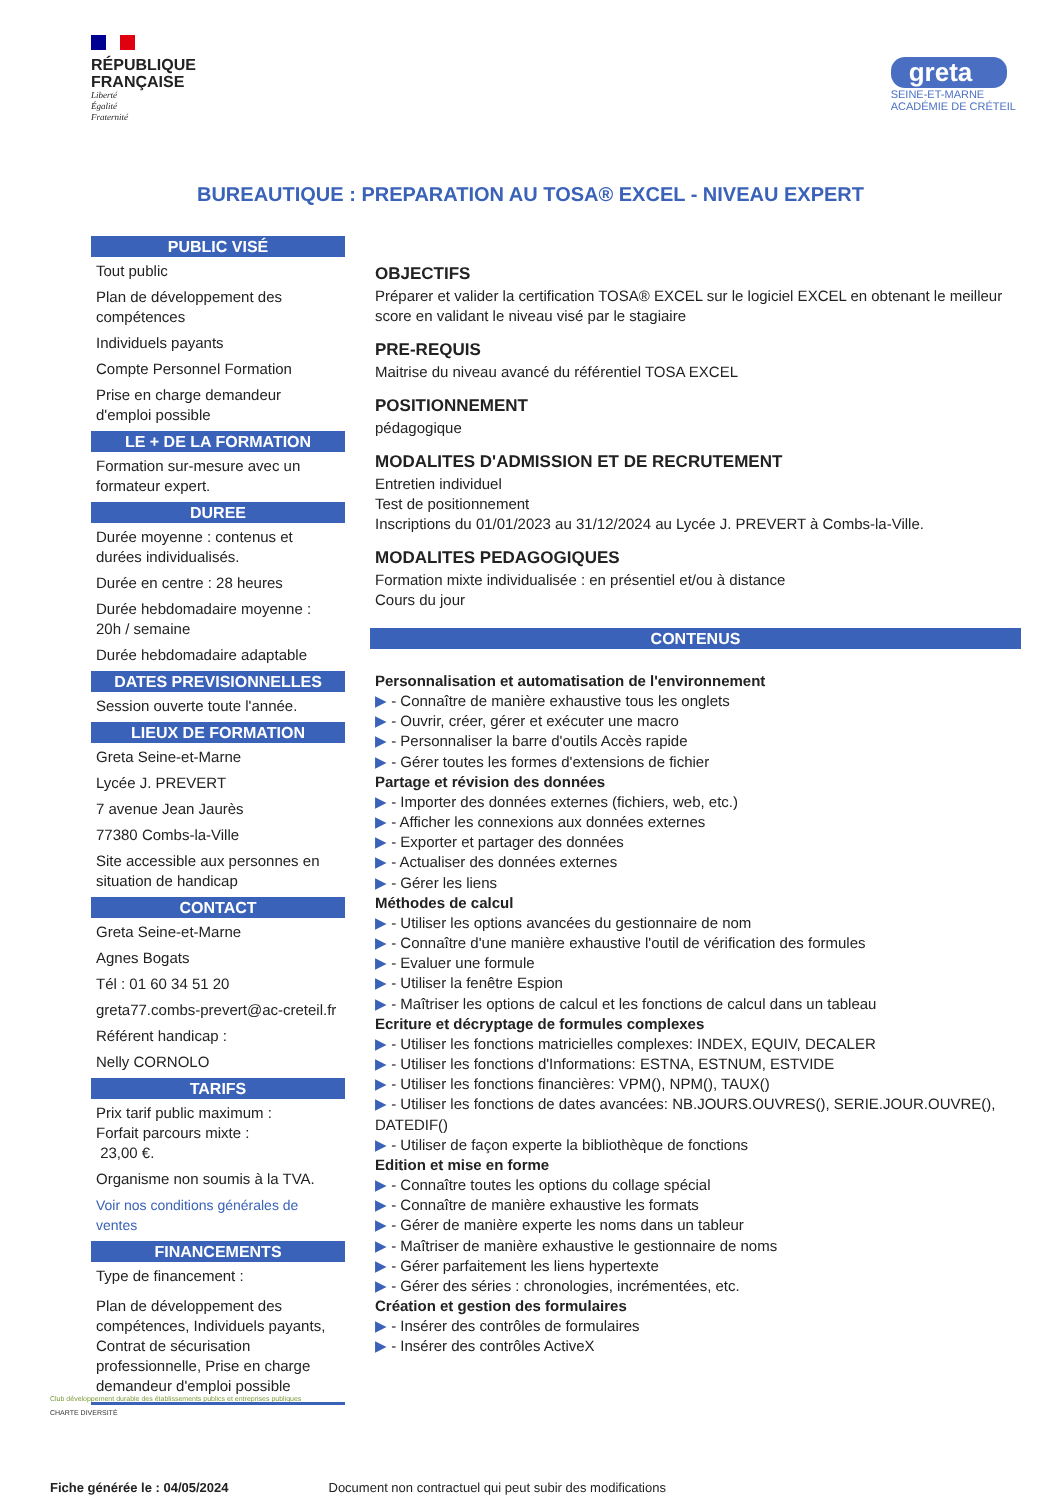RÉPUBLIQUE
FRANÇAISE
Liberté
Égalité
Fraternité
greta
SEINE-ET-MARNE
ACADÉMIE DE CRÉTEIL
BUREAUTIQUE : PREPARATION AU TOSA® EXCEL - NIVEAU EXPERT
PUBLIC VISÉ
Tout public
Plan de développement des compétences
Individuels payants
Compte Personnel Formation
Prise en charge demandeur d'emploi possible
LE + DE LA FORMATION
Formation sur-mesure avec un formateur expert.
DUREE
Durée moyenne : contenus et durées individualisés.
Durée en centre : 28 heures
Durée hebdomadaire moyenne : 20h / semaine
Durée hebdomadaire adaptable
DATES PREVISIONNELLES
Session ouverte toute l'année.
LIEUX DE FORMATION
Greta Seine-et-Marne
Lycée J. PREVERT
7 avenue Jean Jaurès
77380 Combs-la-Ville
Site accessible aux personnes en situation de handicap
CONTACT
Greta Seine-et-Marne
Agnes Bogats
Tél : 01 60 34 51 20
greta77.combs-prevert@ac-creteil.fr
Référent handicap :
Nelly CORNOLO
TARIFS
Prix tarif public maximum :
Forfait parcours mixte :
23,00 €.
Organisme non soumis à la TVA.
Voir nos conditions générales de ventes
FINANCEMENTS
Type de financement :
Plan de développement des compétences, Individuels payants, Contrat de sécurisation professionnelle, Prise en charge demandeur d'emploi possible
OBJECTIFS
Préparer et valider la certification TOSA® EXCEL sur le logiciel EXCEL en obtenant le meilleur score en validant le niveau visé par le stagiaire
PRE-REQUIS
Maitrise du niveau avancé du référentiel TOSA EXCEL
POSITIONNEMENT
pédagogique
MODALITES D'ADMISSION ET DE RECRUTEMENT
Entretien individuel
Test de positionnement
Inscriptions du 01/01/2023 au 31/12/2024 au Lycée J. PREVERT à Combs-la-Ville.
MODALITES PEDAGOGIQUES
Formation mixte individualisée : en présentiel et/ou à distance
Cours du jour
CONTENUS
Personnalisation et automatisation de l'environnement
▶ - Connaître de manière exhaustive tous les onglets
▶ - Ouvrir, créer, gérer et exécuter une macro
▶ - Personnaliser la barre d'outils Accès rapide
▶ - Gérer toutes les formes d'extensions de fichier
Partage et révision des données
▶ - Importer des données externes (fichiers, web, etc.)
▶ - Afficher les connexions aux données externes
▶ - Exporter et partager des données
▶ - Actualiser des données externes
▶ - Gérer les liens
Méthodes de calcul
▶ - Utiliser les options avancées du gestionnaire de nom
▶ - Connaître d'une manière exhaustive l'outil de vérification des formules
▶ - Evaluer une formule
▶ - Utiliser la fenêtre Espion
▶ - Maîtriser les options de calcul et les fonctions de calcul dans un tableau
Ecriture et décryptage de formules complexes
▶ - Utiliser les fonctions matricielles complexes: INDEX, EQUIV, DECALER
▶ - Utiliser les fonctions d'Informations: ESTNA, ESTNUM, ESTVIDE
▶ - Utiliser les fonctions financières: VPM(), NPM(), TAUX()
▶ - Utiliser les fonctions de dates avancées: NB.JOURS.OUVRES(), SERIE.JOUR.OUVRE(), DATEDIF()
▶ - Utiliser de façon experte la bibliothèque de fonctions
Edition et mise en forme
▶ - Connaître toutes les options du collage spécial
▶ - Connaître de manière exhaustive les formats
▶ - Gérer de manière experte les noms dans un tableur
▶ - Maîtriser de manière exhaustive le gestionnaire de noms
▶ - Gérer parfaitement les liens hypertexte
▶ - Gérer des séries : chronologies, incrémentées, etc.
Création et gestion des formulaires
▶ - Insérer des contrôles de formulaires
▶ - Insérer des contrôles ActiveX
Club développement durable des établissements publics et entreprises publiques
CHARTE DIVERSITÉ
Fiche générée le : 04/05/2024 Document non contractuel qui peut subir des modifications